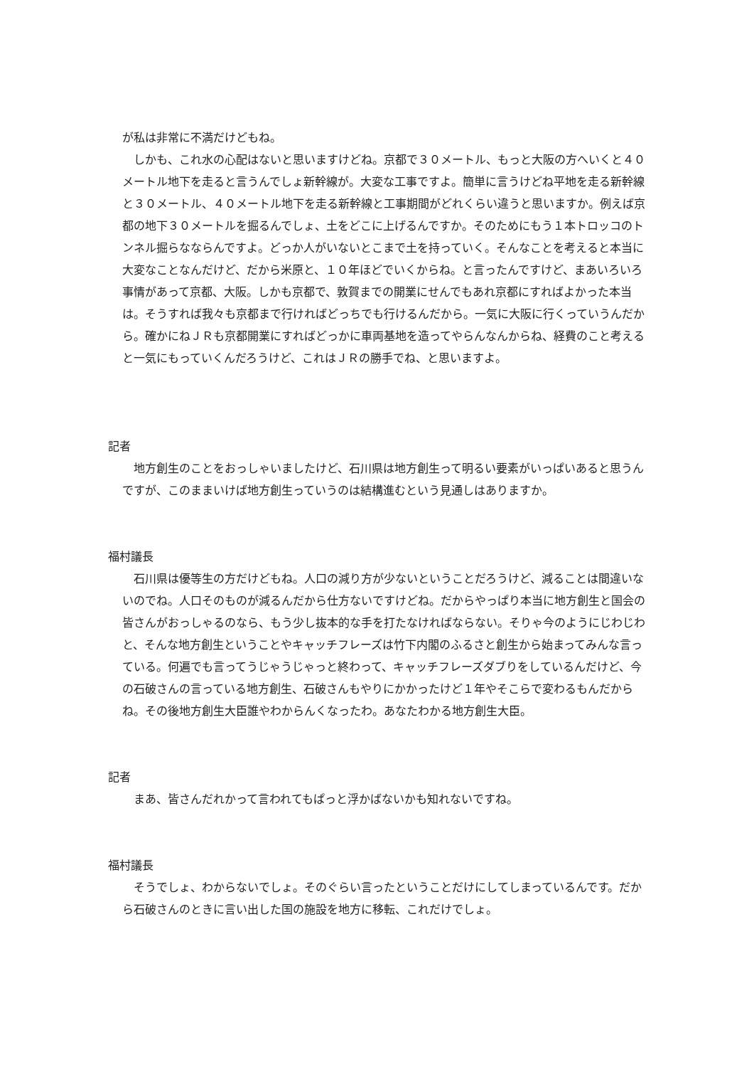が私は非常に不満だけどもね。
　しかも、これ水の心配はないと思いますけどね。京都で３０メートル、もっと大阪の方へいくと４０メートル地下を走ると言うんでしょ新幹線が。大変な工事ですよ。簡単に言うけどね平地を走る新幹線と３０メートル、４０メートル地下を走る新幹線と工事期間がどれくらい違うと思いますか。例えば京都の地下３０メートルを掘るんでしょ、土をどこに上げるんですか。そのためにもう１本トロッコのトンネル掘らなならんですよ。どっか人がいないとこまで土を持っていく。そんなことを考えると本当に大変なことなんだけど、だから米原と、１０年ほどでいくからね。と言ったんですけど、まあいろいろ事情があって京都、大阪。しかも京都で、敦賀までの開業にせんでもあれ京都にすればよかった本当は。そうすれば我々も京都まで行ければどっちでも行けるんだから。一気に大阪に行くっていうんだから。確かにねＪＲも京都開業にすればどっかに車両基地を造ってやらんなんからね、経費のこと考えると一気にもっていくんだろうけど、これはＪＲの勝手でね、と思いますよ。
記者
　地方創生のことをおっしゃいましたけど、石川県は地方創生って明るい要素がいっぱいあると思うんですが、このままいけば地方創生っていうのは結構進むという見通しはありますか。
福村議長
　石川県は優等生の方だけどもね。人口の減り方が少ないということだろうけど、減ることは間違いないのでね。人口そのものが減るんだから仕方ないですけどね。だからやっぱり本当に地方創生と国会の皆さんがおっしゃるのなら、もう少し抜本的な手を打たなければならない。そりゃ今のようにじわじわと、そんな地方創生ということやキャッチフレーズは竹下内閣のふるさと創生から始まってみんな言っている。何遍でも言ってうじゃうじゃっと終わって、キャッチフレーズダブりをしているんだけど、今の石破さんの言っている地方創生、石破さんもやりにかかったけど１年やそこらで変わるもんだからね。その後地方創生大臣誰やわからんくなったわ。あなたわかる地方創生大臣。
記者
　まあ、皆さんだれかって言われてもぱっと浮かばないかも知れないですね。
福村議長
　そうでしょ、わからないでしょ。そのぐらい言ったということだけにしてしまっているんです。だから石破さんのときに言い出した国の施設を地方に移転、これだけでしょ。